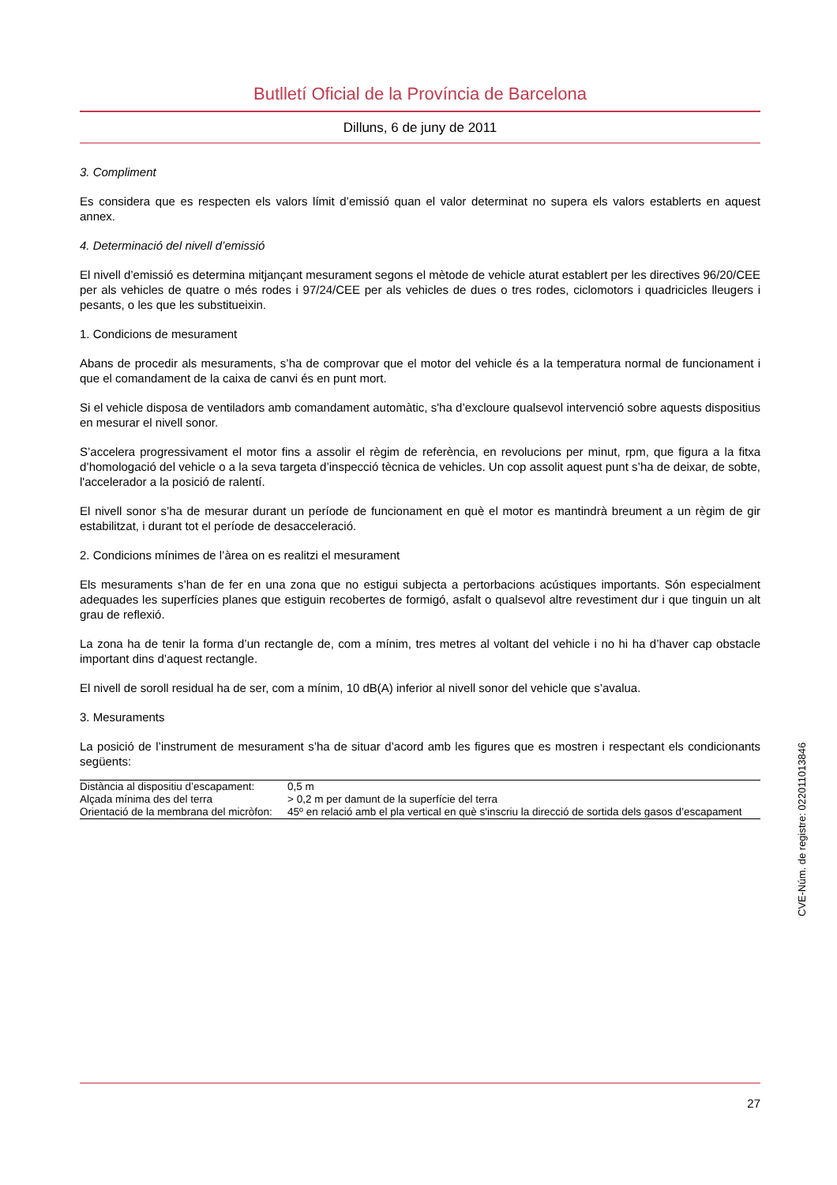Butlletí Oficial de la Província de Barcelona
Dilluns, 6 de juny de 2011
3. Compliment
Es considera que es respecten els valors límit d’emissió quan el valor determinat no supera els valors establerts en aquest annex.
4. Determinació del nivell d’emissió
El nivell d’emissió es determina mitjançant mesurament segons el mètode de vehicle aturat establert per les directives 96/20/CEE per als vehicles de quatre o més rodes i 97/24/CEE per als vehicles de dues o tres rodes, ciclomotors i quadricicles lleugers i pesants, o les que les substitueixin.
1. Condicions de mesurament
Abans de procedir als mesuraments, s’ha de comprovar que el motor del vehicle és a la temperatura normal de funcionament i que el comandament de la caixa de canvi és en punt mort.
Si el vehicle disposa de ventiladors amb comandament automàtic, s'ha d’excloure qualsevol intervenció sobre aquests dispositius en mesurar el nivell sonor.
S’accelera progressivament el motor fins a assolir el règim de referència, en revolucions per minut, rpm, que figura a la fitxa d’homologació del vehicle o a la seva targeta d’inspecció tècnica de vehicles. Un cop assolit aquest punt s’ha de deixar, de sobte, l'accelerador a la posició de ralentí.
El nivell sonor s’ha de mesurar durant un període de funcionament en què el motor es mantindrà breument a un règim de gir estabilitzat, i durant tot el període de desacceleració.
2. Condicions mínimes de l’àrea on es realitzi el mesurament
Els mesuraments s’han de fer en una zona que no estigui subjecta a pertorbacions acústiques importants. Són especialment adequades les superfícies planes que estiguin recobertes de formigó, asfalt o qualsevol altre revestiment dur i que tinguin un alt grau de reflexió.
La zona ha de tenir la forma d’un rectangle de, com a mínim, tres metres al voltant del vehicle i no hi ha d’haver cap obstacle important dins d’aquest rectangle.
El nivell de soroll residual ha de ser, com a mínim, 10 dB(A) inferior al nivell sonor del vehicle que s’avalua.
3. Mesuraments
La posició de l’instrument de mesurament s’ha de situar d’acord amb les figures que es mostren i respectant els condicionants següents:
| Distància al dispositiu d’escapament: | 0,5 m |
| Alçada mínima des del terra | > 0,2 m per damunt de la superfície del terra |
| Orientació de la membrana del micròfon: | 45º en relació amb el pla vertical en què s'inscriu la direcció de sortida dels gasos d’escapament |
CVE-Núm. de registre: 022011013846
27